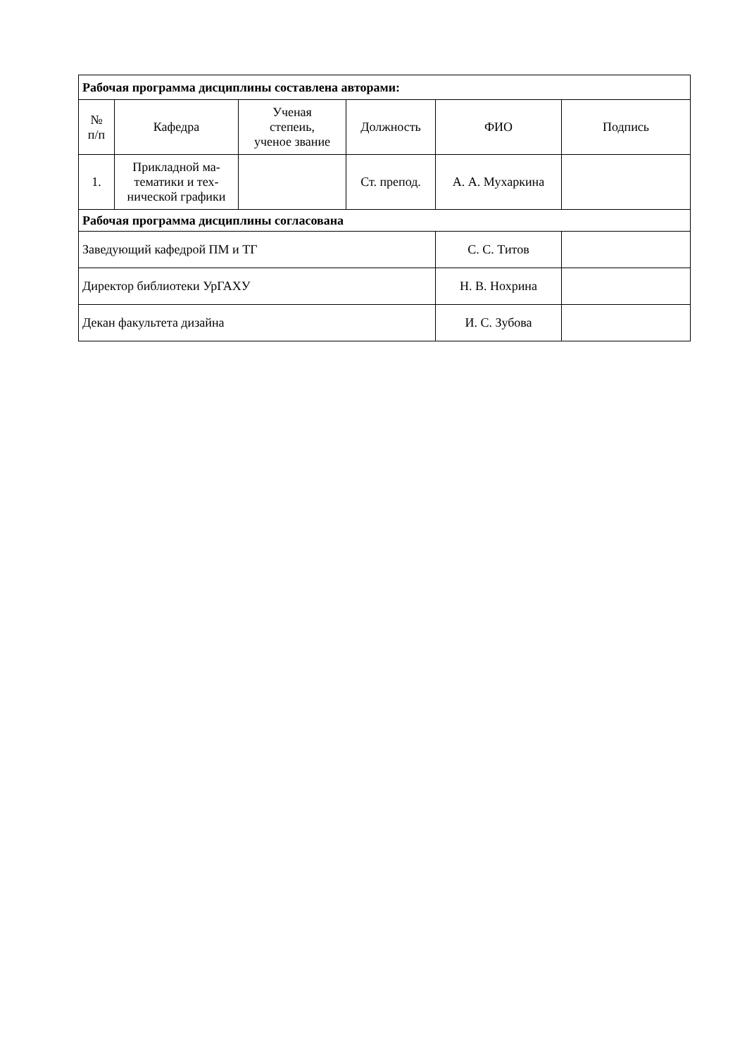| Рабочая программа дисциплины составлена авторами: | | | | | |
| № п/п | Кафедра | Ученая степеиь, ученое звание | Должность | ФИО | Подпись |
| 1. | Прикладной ма- тематики и тех- нической графики | | Ст. препод. | А. А. Мухаркина | |
| Рабочая программа дисциплины согласована | | | | | |
| Заведующий кафедрой ПМ и ТГ | | | | С. С. Титов | |
| Директор библиотеки УрГАХУ | | | | Н. В. Нохрина | |
| Декан факультета дизайна | | | | И. С. Зубова | |